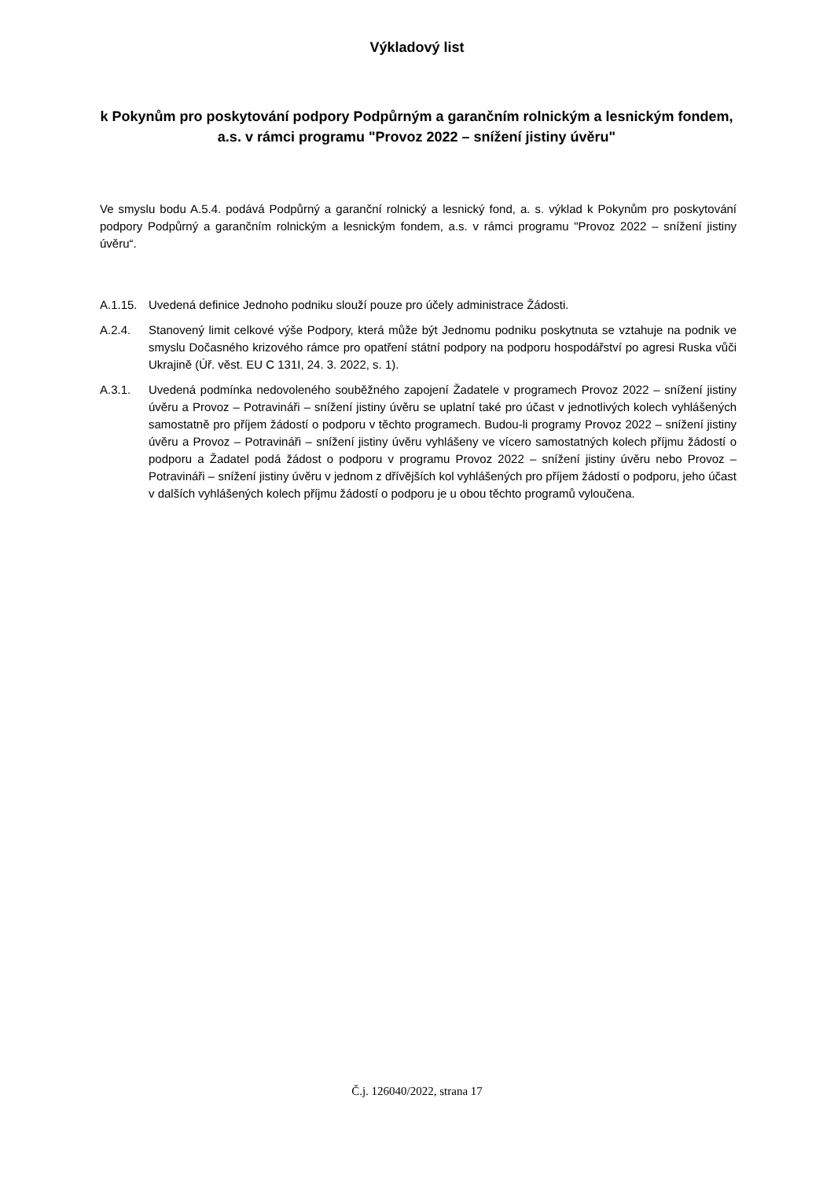Výkladový list
k Pokynům pro poskytování podpory Podpůrným a garančním rolnickým a lesnickým fondem, a.s. v rámci programu "Provoz 2022 – snížení jistiny úvěru"
Ve smyslu bodu A.5.4. podává Podpůrný a garanční rolnický a lesnický fond, a. s. výklad k Pokynům pro poskytování podpory Podpůrný a garančním rolnickým a lesnickým fondem, a.s. v rámci programu "Provoz 2022 – snížení jistiny úvěru“.
A.1.15.
Uvedená definice Jednoho podniku slouží pouze pro účely administrace Žádosti.
A.2.4. Stanovený limit celkové výše Podpory, která může být Jednomu podniku poskytnuta se vztahuje na podnik ve smyslu Dočasného krizového rámce pro opatření státní podpory na podporu hospodářství po agresi Ruska vůči Ukrajině (Úř. věst. EU C 131I, 24. 3. 2022, s. 1).
A.3.1. Uvedená podmínka nedovoleného souběžného zapojení Žadatele v programech Provoz 2022 – snížení jistiny úvěru a Provoz – Potravináři – snížení jistiny úvěru se uplatní také pro účast v jednotlivých kolech vyhlášených samostatně pro příjem žádostí o podporu v těchto programech. Budou-li programy Provoz 2022 – snížení jistiny úvěru a Provoz – Potravináři – snížení jistiny úvěru vyhlášeny ve vícero samostatných kolech příjmu žádostí o podporu a Žadatel podá žádost o podporu v programu Provoz 2022 – snížení jistiny úvěru nebo Provoz – Potravináři – snížení jistiny úvěru v jednom z dřívějších kol vyhlášených pro příjem žádostí o podporu, jeho účast v dalších vyhlášených kolech příjmu žádostí o podporu je u obou těchto programů vyloučena.
Č.j. 126040/2022, strana 17